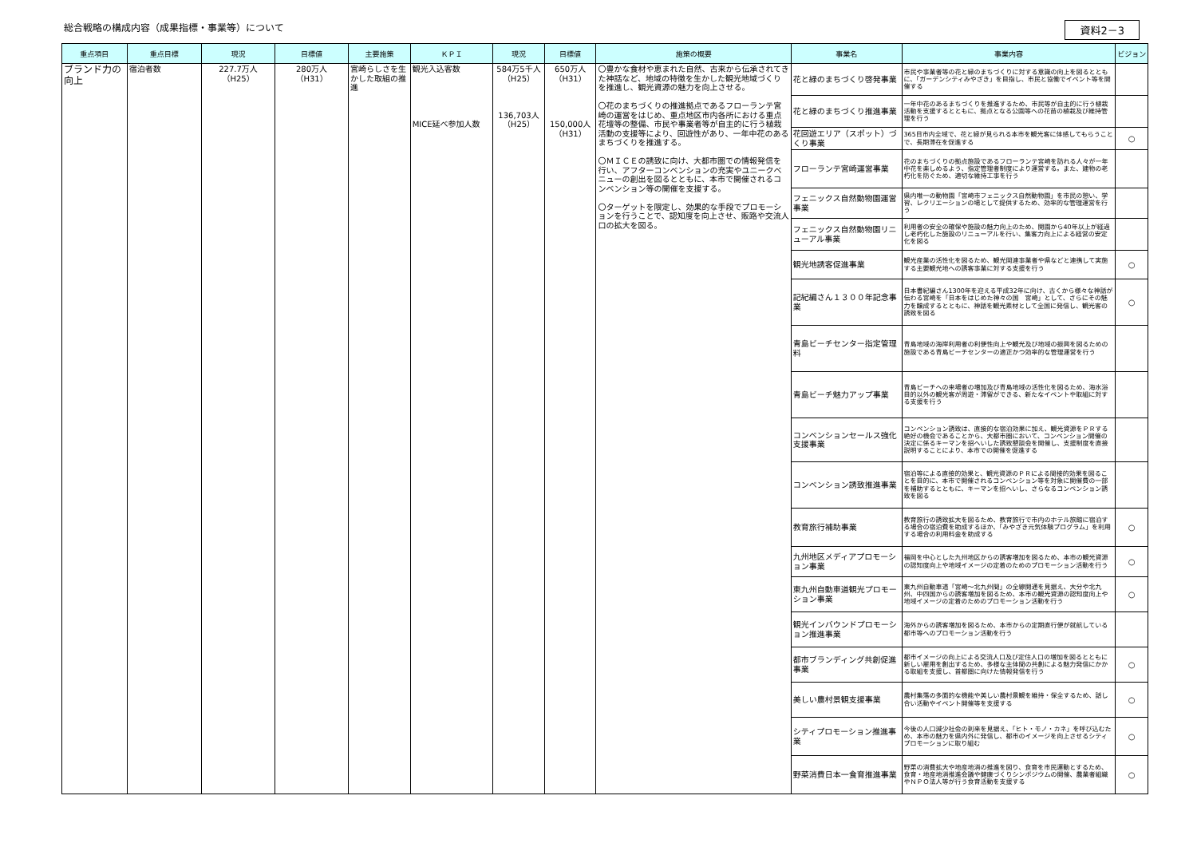総合戦略の構成内容（成果指標・事業等）について 資料2－3
| 重点項目 | 重点目標 | 現況 | 目標値 | 主要施策 | ＫＰＩ | 現況 | 目標値 | 施策の概要 | 事業名 | 事業内容 | ビジョン |
| --- | --- | --- | --- | --- | --- | --- | --- | --- | --- | --- | --- |
| ブランド力の向上 | 宿泊者数 | 227.7万人 （H25） | 280万人 （H31） | 宮崎らしさを生かした取組の推進 | 観光入込客数 MICE延べ参加人数 | 584万5千人 （H25） 136,703人 （H25） | 650万人 （H31） 150,000人 （H31） | 〇豊かな食材や恵まれた自然、古来から伝承されてきた神話など、地域の特徴を生かした観光地域づくりを推進し、観光資源の魅力を向上させる。 〇花のまちづくりの推進拠点であるフローランテ宮崎の運営をはじめ、重点地区市内各所における重点花壇等の整備、市民や事業者等が自主的に行う植栽活動の支援等により、回遊性があり、一年中花のあるまちづくりを推進する。 〇ＭＩＣＥの誘致に向け、大都市圏での情報発信を行い、アフターコンベンションの充実やユニークベニューの創出を図るとともに、本市で開催されるコンベンション等の開催を支援する。 〇ターゲットを限定し、効果的な手段でプロモーションを行うことで、認知度を向上させ、販路や交流人口の拡大を図る。 | 花と緑のまちづくり啓発事業 | 市民や事業者等の花と緑のまちづくりに対する意識の向上を図るとともに、「ガーデンシティみやざき」を目指し、市民と協働でイベント等を開催する | |
| | | | | | | | | | 花と緑のまちづくり推進事業 | 一年中花のあるまちづくりを推進するため、市民等が自主的に行う植栽活動を支援するとともに、拠点となる公園等への花苗の植栽及び維持管理を行う | |
| | | | | | | | | | 花回遊エリア（スポット）づくり事業 | 365日市内全域で、花と緑が見られる本市を観光客に体感してもらうことで、長期滞在を促進する | ○ |
| | | | | | | | | | フローランテ宮崎運営事業 | 花のまちづくりの拠点施設であるフローランテ宮崎を訪れる人々が一年中花を楽しめるよう、指定管理者制度により運営する。また、建物の老朽化を防ぐため、適切な維持工事を行う | |
| | | | | | | | | | フェニックス自然動物園運営事業 | 県内唯一の動物園「宮崎市フェニックス自然動物園」を市民の憩い、学習、レクリエーションの場として提供するため、効率的な管理運営を行う | |
| | | | | | | | | | フェニックス自然動物園リニューアル事業 | 利用者の安全の確保や施設の魅力向上のため、開園から40年以上が経過し老朽化した施設のリニューアルを行い、集客力向上による経営の安定化を図る | |
| | | | | | | | | | 観光地誘客促進事業 | 観光産業の活性化を図るため、観光関連事業者や県などと連携して実施する主要観光地への誘客事業に対する支援を行う | ○ |
| | | | | | | | | | 記紀編さん１３００年記念事業 | 日本書紀編さん1300年を迎える平成32年に向け、古くから様々な神話が伝わる宮崎を「日本をはじめた神々の国 宮崎」として、さらにその魅力を醸成するとともに、神話を観光素材として全国に発信し、観光客の誘致を図る | ○ |
| | | | | | | | | | 青島ビーチセンター指定管理料 | 青島地域の海岸利用者の利便性向上や観光及び地域の振興を図るための施設である青島ビーチセンターの適正かつ効率的な管理運営を行う | |
| | | | | | | | | | 青島ビーチ魅力アップ事業 | 青島ビーチへの来場者の増加及び青島地域の活性化を図るため、海水浴目的以外の観光客が周遊・滞留ができる、新たなイベントや取組に対する支援を行う | |
| | | | | | | | | | コンベンションセールス強化支援事業 | コンベンション誘致は、直接的な宿泊効果に加え、観光資源をＰＲする絶好の機会であることから、大都市圏において、コンベンション開催の決定に係るキーマンを招へいした誘致懇談会を開催し、支援制度を直接説明することにより、本市での開催を促進する | |
| | | | | | | | | | コンベンション誘致推進事業 | 宿泊等による直接的効果と、観光資源のＰＲによる間接的効果を図ることを目的に、本市で開催されるコンベンション等を対象に開催費の一部を補助するとともに、キーマンを招へいし、さらなるコンベンション誘致を図る | |
| | | | | | | | | | 教育旅行補助事業 | 教育旅行の誘致拡大を図るため、教育旅行で市内のホテル旅館に宿泊する場合の宿泊費を助成するほか、「みやざき元気体験プログラム」を利用する場合の利用料金を助成する | ○ |
| | | | | | | | | | 九州地区メディアプロモーション事業 | 福岡を中心とした九州地区からの誘客増加を図るため、本市の観光資源の認知度向上や地域イメージの定着のためのプロモーション活動を行う | ○ |
| | | | | | | | | | 東九州自動車道観光プロモーション事業 | 東九州自動車道「宮崎～北九州間」の全線開通を見据え、大分や北九州、中四国からの誘客増加を図るため、本市の観光資源の認知度向上や地域イメージの定着のためのプロモーション活動を行う | ○ |
| | | | | | | | | | 観光インバウンドプロモーション推進事業 | 海外からの誘客増加を図るため、本市からの定期直行便が就航している都市等へのプロモーション活動を行う | |
| | | | | | | | | | 都市ブランディング共創促進事業 | 都市イメージの向上による交流人口及び定住人口の増加を図るとともに新しい雇用を創出するため、多様な主体間の共創による魅力発信にかかる取組を支援し、首都圏に向けた情報発信を行う | ○ |
| | | | | | | | | | 美しい農村景観支援事業 | 農村集落の多面的な機能や美しい農村景観を維持・保全するため、話し合い活動やイベント開催等を支援する | ○ |
| | | | | | | | | | シティプロモーション推進事業 | 今後の人口減少社会の到来を見据え、「ヒト・モノ・カネ」を呼び込むため、本市の魅力を県内外に発信し、都市のイメージを向上させるシティプロモーションに取り組む | ○ |
| | | | | | | | | | 野菜消費日本一食育推進事業 | 野菜の消費拡大や地産地消の推進を図り、食育を市民運動とするため、食育・地産地消推進会議や健康づくりシンポジウムの開催、農業者組織やＮＰＯ法人等が行う食育活動を支援する | ○ |